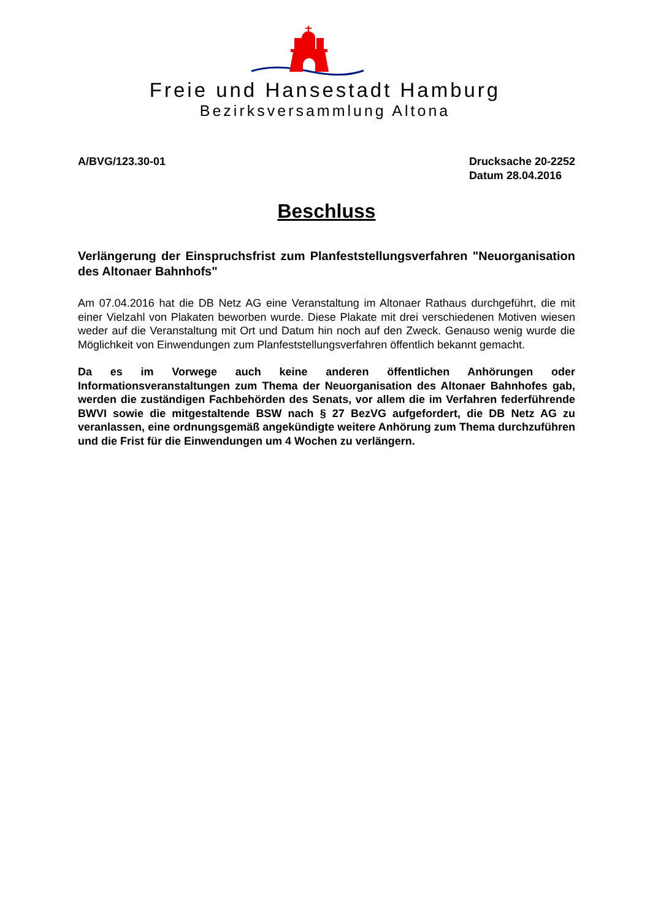Freie und Hansestadt Hamburg
Bezirksversammlung Altona
A/BVG/123.30-01 Drucksache 20-2252
Datum 28.04.2016
Beschluss
Verlängerung der Einspruchsfrist zum Planfeststellungsverfahren "Neuorganisation des Altonaer Bahnhofs"
Am 07.04.2016 hat die DB Netz AG eine Veranstaltung im Altonaer Rathaus durchgeführt, die mit einer Vielzahl von Plakaten beworben wurde. Diese Plakate mit drei verschiedenen Motiven wiesen weder auf die Veranstaltung mit Ort und Datum hin noch auf den Zweck. Genauso wenig wurde die Möglichkeit von Einwendungen zum Planfeststellungsverfahren öffentlich bekannt gemacht.
Da es im Vorwege auch keine anderen öffentlichen Anhörungen oder Informationsveranstaltungen zum Thema der Neuorganisation des Altonaer Bahnhofes gab, werden die zuständigen Fachbehörden des Senats, vor allem die im Verfahren federführende BWVI sowie die mitgestaltende BSW nach § 27 BezVG aufgefordert, die DB Netz AG zu veranlassen, eine ordnungsgemäß angekündigte weitere Anhörung zum Thema durchzuführen und die Frist für die Einwendungen um 4 Wochen zu verlängern.